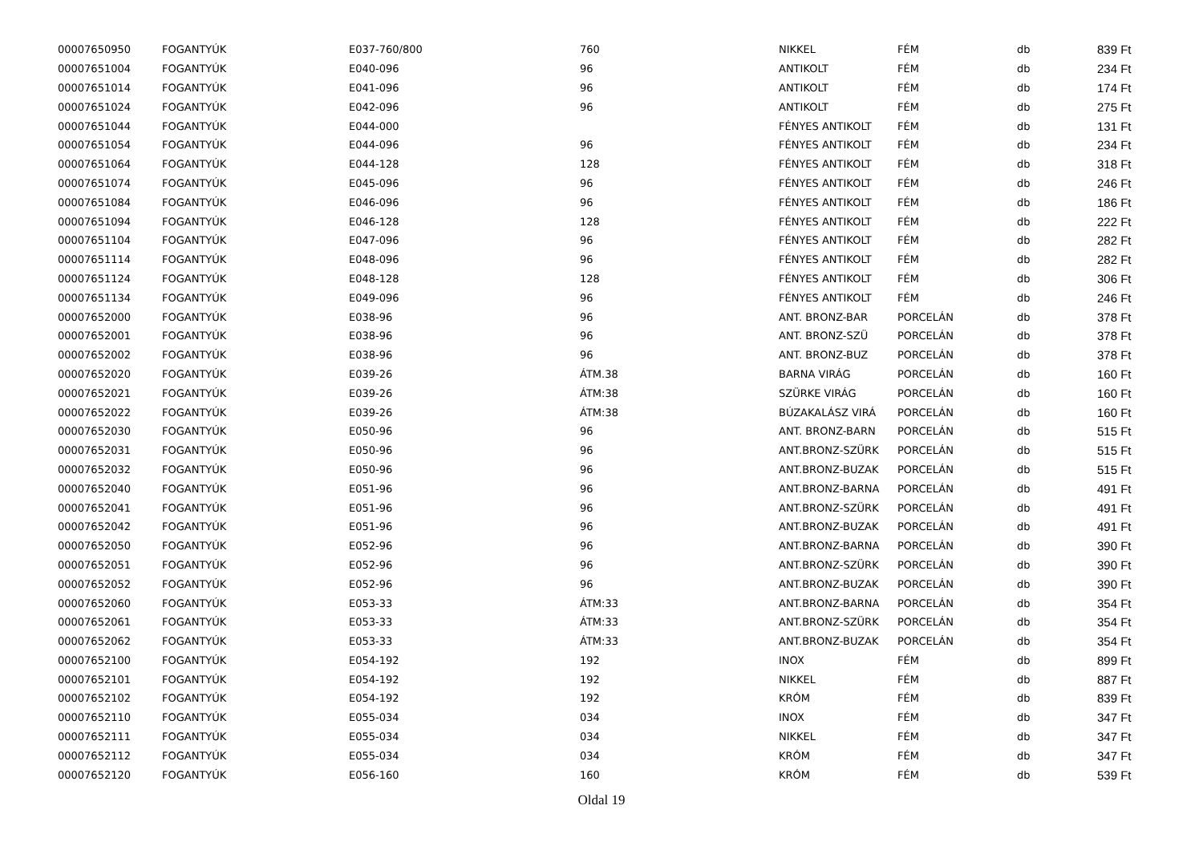| 00007650950 | FOGANTYÚK | E037-760/800 | 760 | NIKKEL | FÉM | db | 839 Ft |
| 00007651004 | FOGANTYÚK | E040-096 | 96 | ANTIKOLT | FÉM | db | 234 Ft |
| 00007651014 | FOGANTYÚK | E041-096 | 96 | ANTIKOLT | FÉM | db | 174 Ft |
| 00007651024 | FOGANTYÚK | E042-096 | 96 | ANTIKOLT | FÉM | db | 275 Ft |
| 00007651044 | FOGANTYÚK | E044-000 | | FÉNYES ANTIKOLT | FÉM | db | 131 Ft |
| 00007651054 | FOGANTYÚK | E044-096 | 96 | FÉNYES ANTIKOLT | FÉM | db | 234 Ft |
| 00007651064 | FOGANTYÚK | E044-128 | 128 | FÉNYES ANTIKOLT | FÉM | db | 318 Ft |
| 00007651074 | FOGANTYÚK | E045-096 | 96 | FÉNYES ANTIKOLT | FÉM | db | 246 Ft |
| 00007651084 | FOGANTYÚK | E046-096 | 96 | FÉNYES ANTIKOLT | FÉM | db | 186 Ft |
| 00007651094 | FOGANTYÚK | E046-128 | 128 | FÉNYES ANTIKOLT | FÉM | db | 222 Ft |
| 00007651104 | FOGANTYÚK | E047-096 | 96 | FÉNYES ANTIKOLT | FÉM | db | 282 Ft |
| 00007651114 | FOGANTYÚK | E048-096 | 96 | FÉNYES ANTIKOLT | FÉM | db | 282 Ft |
| 00007651124 | FOGANTYÚK | E048-128 | 128 | FÉNYES ANTIKOLT | FÉM | db | 306 Ft |
| 00007651134 | FOGANTYÚK | E049-096 | 96 | FÉNYES ANTIKOLT | FÉM | db | 246 Ft |
| 00007652000 | FOGANTYÚK | E038-96 | 96 | ANT. BRONZ-BAR | PORCELÁN | db | 378 Ft |
| 00007652001 | FOGANTYÚK | E038-96 | 96 | ANT. BRONZ-SZÜ | PORCELÁN | db | 378 Ft |
| 00007652002 | FOGANTYÚK | E038-96 | 96 | ANT. BRONZ-BUZ | PORCELÁN | db | 378 Ft |
| 00007652020 | FOGANTYÚK | E039-26 | ÁTM.38 | BARNA VIRÁG | PORCELÁN | db | 160 Ft |
| 00007652021 | FOGANTYÚK | E039-26 | ÁTM:38 | SZÜRKE VIRÁG | PORCELÁN | db | 160 Ft |
| 00007652022 | FOGANTYÚK | E039-26 | ÁTM:38 | BÚZAKALÁSZ VIRÁ | PORCELÁN | db | 160 Ft |
| 00007652030 | FOGANTYÚK | E050-96 | 96 | ANT. BRONZ-BARN | PORCELÁN | db | 515 Ft |
| 00007652031 | FOGANTYÚK | E050-96 | 96 | ANT.BRONZ-SZÜRK | PORCELÁN | db | 515 Ft |
| 00007652032 | FOGANTYÚK | E050-96 | 96 | ANT.BRONZ-BUZAK | PORCELÁN | db | 515 Ft |
| 00007652040 | FOGANTYÚK | E051-96 | 96 | ANT.BRONZ-BARNA | PORCELÁN | db | 491 Ft |
| 00007652041 | FOGANTYÚK | E051-96 | 96 | ANT.BRONZ-SZÜRK | PORCELÁN | db | 491 Ft |
| 00007652042 | FOGANTYÚK | E051-96 | 96 | ANT.BRONZ-BUZAK | PORCELÁN | db | 491 Ft |
| 00007652050 | FOGANTYÚK | E052-96 | 96 | ANT.BRONZ-BARNA | PORCELÁN | db | 390 Ft |
| 00007652051 | FOGANTYÚK | E052-96 | 96 | ANT.BRONZ-SZÜRK | PORCELÁN | db | 390 Ft |
| 00007652052 | FOGANTYÚK | E052-96 | 96 | ANT.BRONZ-BUZAK | PORCELÁN | db | 390 Ft |
| 00007652060 | FOGANTYÚK | E053-33 | ÁTM:33 | ANT.BRONZ-BARNA | PORCELÁN | db | 354 Ft |
| 00007652061 | FOGANTYÚK | E053-33 | ÁTM:33 | ANT.BRONZ-SZÜRK | PORCELÁN | db | 354 Ft |
| 00007652062 | FOGANTYÚK | E053-33 | ÁTM:33 | ANT.BRONZ-BUZAK | PORCELÁN | db | 354 Ft |
| 00007652100 | FOGANTYÚK | E054-192 | 192 | INOX | FÉM | db | 899 Ft |
| 00007652101 | FOGANTYÚK | E054-192 | 192 | NIKKEL | FÉM | db | 887 Ft |
| 00007652102 | FOGANTYÚK | E054-192 | 192 | KRÓM | FÉM | db | 839 Ft |
| 00007652110 | FOGANTYÚK | E055-034 | 034 | INOX | FÉM | db | 347 Ft |
| 00007652111 | FOGANTYÚK | E055-034 | 034 | NIKKEL | FÉM | db | 347 Ft |
| 00007652112 | FOGANTYÚK | E055-034 | 034 | KRÓM | FÉM | db | 347 Ft |
| 00007652120 | FOGANTYÚK | E056-160 | 160 | KRÓM | FÉM | db | 539 Ft |
Oldal 19